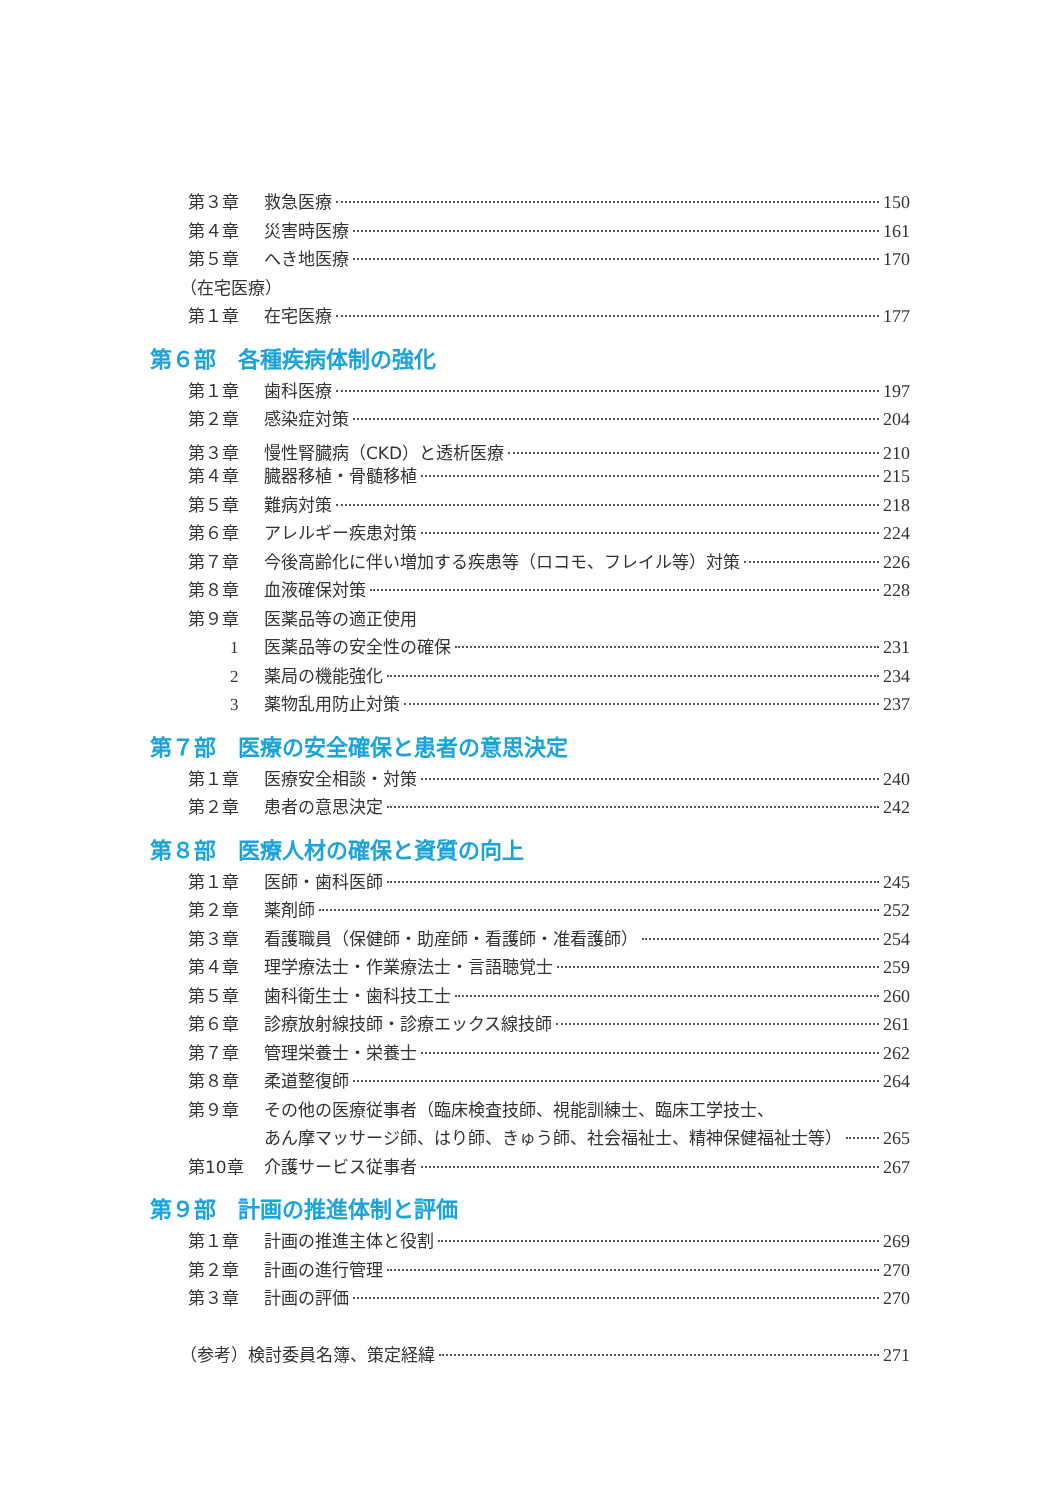第３章 救急医療 150
第４章 災害時医療 161
第５章 へき地医療 170
（在宅医療）
第１章 在宅医療 177
第６部　各種疾病体制の強化
第１章 歯科医療 197
第２章 感染症対策 204
第３章 慢性腎臓病（CKD）と透析医療 210
第４章 臓器移植・骨髄移植 215
第５章 難病対策 218
第６章 アレルギー疾患対策 224
第７章 今後高齢化に伴い増加する疾患等（ロコモ、フレイル等）対策 226
第８章 血液確保対策 228
第９章 医薬品等の適正使用
1 医薬品等の安全性の確保 231
2 薬局の機能強化 234
3 薬物乱用防止対策 237
第７部　医療の安全確保と患者の意思決定
第１章 医療安全相談・対策 240
第２章 患者の意思決定 242
第８部　医療人材の確保と資質の向上
第１章 医師・歯科医師 245
第２章 薬剤師 252
第３章 看護職員（保健師・助産師・看護師・准看護師） 254
第４章 理学療法士・作業療法士・言語聴覚士 259
第５章 歯科衛生士・歯科技工士 260
第６章 診療放射線技師・診療エックス線技師 261
第７章 管理栄養士・栄養士 262
第８章 柔道整復師 264
第９章 その他の医療従事者（臨床検査技師、視能訓練士、臨床工学技士、
あん摩マッサージ師、はり師、きゅう師、社会福祉士、精神保健福祉士等） 265
第10章 介護サービス従事者 267
第９部　計画の推進体制と評価
第１章 計画の推進主体と役割 269
第２章 計画の進行管理 270
第３章 計画の評価 270
（参考）検討委員名簿、策定経緯 271